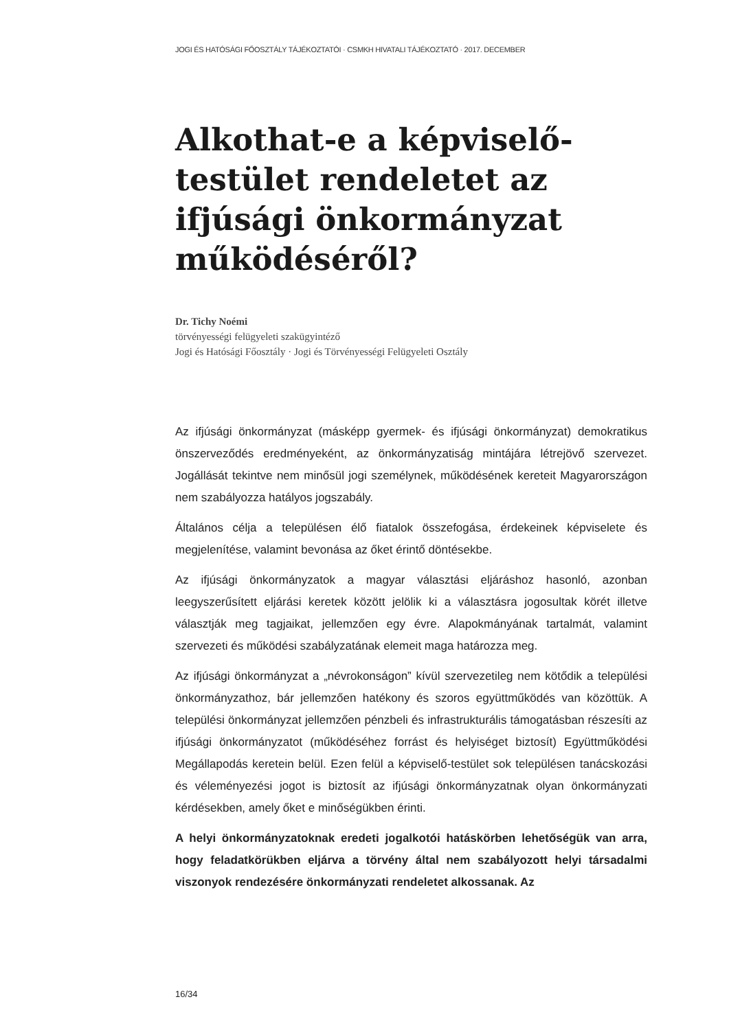JOGI ÉS HATÓSÁGI FŐOSZTÁLY TÁJÉKOZTATÓI · CSMKH HIVATALI TÁJÉKOZTATÓ · 2017. DECEMBER
Alkothat-e a képviselő-testület rendeletet az ifjúsági önkormányzat működéséről?
Dr. Tichy Noémi
törvényességi felügyeleti szakügyintéző
Jogi és Hatósági Főosztály · Jogi és Törvényességi Felügyeleti Osztály
Az ifjúsági önkormányzat (másképp gyermek- és ifjúsági önkormányzat) demokratikus önszerveződés eredményeként, az önkormányzatiság mintájára létrejövő szervezet. Jogállását tekintve nem minősül jogi személynek, működésének kereteit Magyarországon nem szabályozza hatályos jogszabály.
Általános célja a településen élő fiatalok összefogása, érdekeinek képviselete és megjelenítése, valamint bevonása az őket érintő döntésekbe.
Az ifjúsági önkormányzatok a magyar választási eljáráshoz hasonló, azonban leegyszerűsített eljárási keretek között jelölik ki a választásra jogosultak körét illetve választják meg tagjaikat, jellemzően egy évre. Alapokmányának tartalmát, valamint szervezeti és működési szabályzatának elemeit maga határozza meg.
Az ifjúsági önkormányzat a „névrokonságon” kívül szervezetileg nem kötődik a települési önkormányzathoz, bár jellemzően hatékony és szoros együttműködés van közöttük. A települési önkormányzat jellemzően pénzbeli és infrastrukturális támogatásban részesíti az ifjúsági önkormányzatot (működéséhez forrást és helyiséget biztosít) Együttműködési Megállapodás keretein belül. Ezen felül a képviselő-testület sok településen tanácskozási és véleményezési jogot is biztosít az ifjúsági önkormányzatnak olyan önkormányzati kérdésekben, amely őket e minőségükben érinti.
A helyi önkormányzatoknak eredeti jogalkotói hatáskörben lehetőségük van arra, hogy feladatkörükben eljárva a törvény által nem szabályozott helyi társadalmi viszonyok rendezésére önkormányzati rendeletet alkossanak. Az
16/34